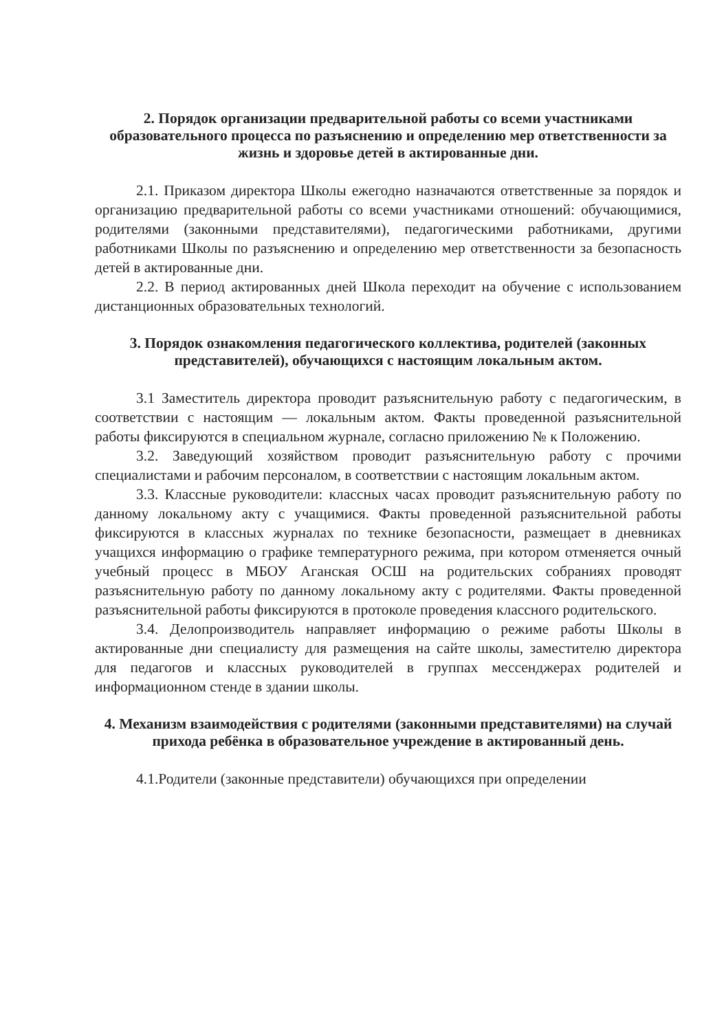2. Порядок организации предварительной работы со всеми участниками образовательного процесса по разъяснению и определению мер ответственности за жизнь и здоровье детей в актированные дни.
2.1. Приказом директора Школы ежегодно назначаются ответственные за порядок и организацию предварительной работы со всеми участниками отношений: обучающимися, родителями (законными представителями), педагогическими работниками, другими работниками Школы по разъяснению и определению мер ответственности за безопасность детей в актированные дни.
2.2. В период актированных дней Школа переходит на обучение с использованием дистанционных образовательных технологий.
3. Порядок ознакомления педагогического коллектива, родителей (законных представителей), обучающихся с настоящим локальным актом.
3.1 Заместитель директора проводит разъяснительную работу с педагогическим, в соответствии с настоящим — локальным актом. Факты проведенной разъяснительной работы фиксируются в специальном журнале, согласно приложению № к Положению.
3.2. Заведующий хозяйством проводит разъяснительную работу с прочими специалистами и рабочим персоналом, в соответствии с настоящим локальным актом.
3.3. Классные руководители: классных часах проводит разъяснительную работу по данному локальному акту с учащимися. Факты проведенной разъяснительной работы фиксируются в классных журналах по технике безопасности, размещает в дневниках учащихся информацию о графике температурного режима, при котором отменяется очный учебный процесс в МБОУ Аганская ОСШ на родительских собраниях проводят разъяснительную работу по данному локальному акту с родителями. Факты проведенной разъяснительной работы фиксируются в протоколе проведения классного родительского.
3.4. Делопроизводитель направляет информацию о режиме работы Школы в актированные дни специалисту для размещения на сайте школы, заместителю директора для педагогов и классных руководителей в группах мессенджерах родителей и информационном стенде в здании школы.
4. Механизм взаимодействия с родителями (законными представителями) на случай прихода ребёнка в образовательное учреждение в актированный день.
4.1.Родители (законные представители) обучающихся при определении